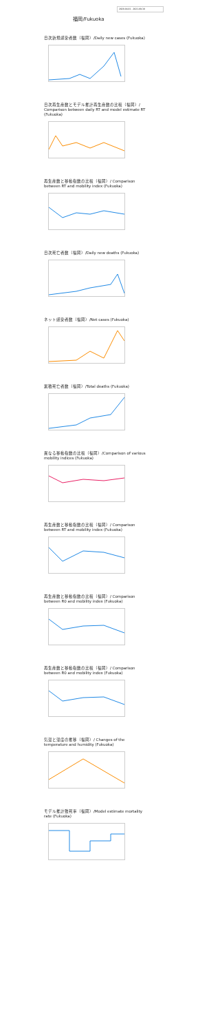2020-04-01 - 2021-09-30
福岡/Fukuoka
日次新規感染者数（福岡）/Daily new cases (Fukuoka)
日次再生産数とモデル推計再生産数の比較（福岡）/ Comparison between daily RT and model estimate RT (Fukuoka)
再生産数と移動指数の比較（福岡）/ Comparison between RT and mobility index (Fukuoka)
日次死亡者数（福岡）/Daily new deaths (Fukuoka)
ネット感染者数（福岡）/Net cases (Fukuoka)
累積死亡者数（福岡）/Total deaths (Fukuoka)
異なる移動指数の比較（福岡）/Comparison of various mobility indices (Fukuoka)
再生産数と移動指数の比較（福岡）/ Comparison between RT and mobility index (Fukuoka)
再生産数と移動指数の比較（福岡）/ Comparison between R0 and mobility index (Fukuoka)
再生産数と移動指数の比較（福岡）/ Comparison between R0 and mobility index (Fukuoka)
気温と湿度の推移（福岡）/ Changes of the temperature and humidity (Fukuoka)
モデル推計致死率（福岡）/Model estimate mortality rate (Fukuoka)